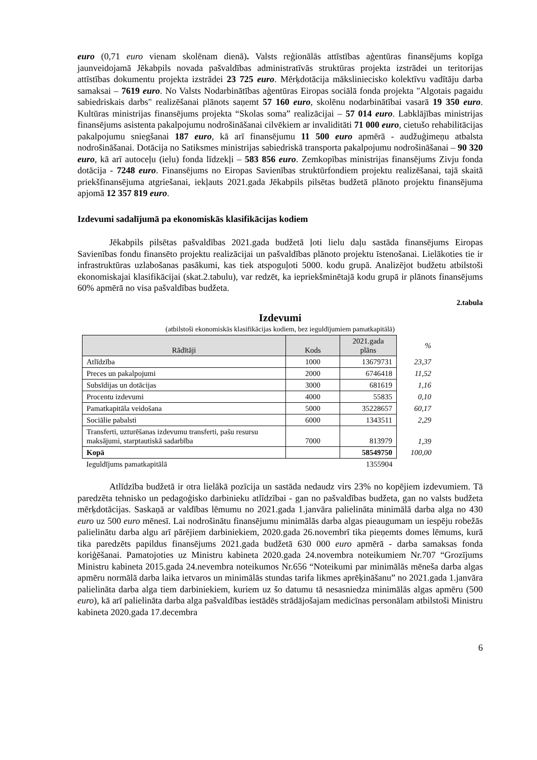euro (0,71 euro vienam skolēnam dienā). Valsts reģionālās attīstības aģentūras finansējums kopīga jaunveidojamā Jēkabpils novada pašvaldības administratīvās struktūras projekta izstrādei un teritorijas attīstības dokumentu projekta izstrādei 23 725 euro. Mērķdotācija mākslinieciskо kolektīvu vadītāju darba samaksai – 7619 euro. No Valsts Nodarbinātības aģentūras Eiropas sociālā fonda projekta "Algotais pagaidu sabiedriskais darbs" realizēšanai plānots saņemt 57 160 euro, skolēnu nodarbinātībai vasarā 19 350 euro. Kultūras ministrijas finansējums projekta “Skolas soma” realizācijai – 57 014 euro. Labklājības ministrijas finansējums asistenta pakalpojumu nodrošināšanai cilvēkiem ar invaliditāti 71 000 euro, cietušo rehabilitācijas pakalpojumu sniegšanai 187 euro, kā arī finansējumu 11 500 euro apmērā - audžuģimeņu atbalsta nodrošināšanai. Dotācija no Satiksmes ministrijas sabiedriskā transporta pakalpojumu nodrošināšanai – 90 320 euro, kā arī autoceļu (ielu) fonda līdzekļi – 583 856 euro. Zemkopības ministrijas finansējums Zivju fonda dotācija - 7248 euro. Finansējums no Eiropas Savienības struktūrfondiem projektu realizēšanai, tajā skaitā priekšfinansējuma atgriešanai, iekļauts 2021.gada Jēkabpils pilsētas budžetā plānoto projektu finansējuma apjomā 12 357 819 euro.
Izdevumi sadalījumā pa ekonomiskās klasifikācijas kodiem
Jēkabpils pilsētas pašvaldības 2021.gada budžetā ļoti lielu daļu sastāda finansējums Eiropas Savienības fondu finansēto projektu realizācijai un pašvaldības plānoto projektu īstenošanai. Lielākoties tie ir infrastruktūras uzlabošanas pasākumi, kas tiek atspoguļoti 5000. kodu grupā. Analizējot budžetu atbilstoši ekonomiskajai klasifikācijai (skat.2.tabulu), var redzēt, ka iepriekšminētajā kodu grupā ir plānots finansējums 60% apmērā no visa pašvaldības budžeta.
2.tabula
Izdevumi
(atbilstoši ekonomiskās klasifikācijas kodiem, bez ieguldījumiem pamatkapitālā)
| Rādītāji | Kods | 2021.gada plāns | % |
| Atlīdzība | 1000 | 13679731 | 23,37 |
| Preces un pakalpojumi | 2000 | 6746418 | 11,52 |
| Subsīdijas un dotācijas | 3000 | 681619 | 1,16 |
| Procentu izdevumi | 4000 | 55835 | 0,10 |
| Pamatkapitāla veidošana | 5000 | 35228657 | 60,17 |
| Sociālie pabalsti | 6000 | 1343511 | 2,29 |
| Transferti, uzturēšanas izdevumu transferti, pašu resursu maksājumi, starptautiskā sadarbība | 7000 | 813979 | 1,39 |
| Kopā | | 58549750 | 100,00 |
| Ieguldījums pamatkapitālā | | 1355904 | |
Atlīdzība budžetā ir otra lielākā pozīcija un sastāda nedaudz virs 23% no kopējiem izdevumiem. Tā paredzēta tehnisko un pedagoģisko darbinieku atlīdzībai - gan no pašvaldības budžeta, gan no valsts budžeta mērķdotācijas. Saskaņā ar valdības lēmumu no 2021.gada 1.janvāra palielināta minimālā darba alga no 430 euro uz 500 euro mēnesī. Lai nodrošinātu finansējumu minimālās darba algas pieaugumam un iespēju robežās palielinātu darba algu arī pārējiem darbiniekiem, 2020.gada 26.novembrī tika pieņemts domes lēmums, kurā tika paredzēts papildus finansējums 2021.gada budžetā 630 000 euro apmērā - darba samaksas fonda koriģēšanai. Pamatojoties uz Ministru kabineta 2020.gada 24.novembra noteikumiem Nr.707 “Grozījums Ministru kabineta 2015.gada 24.nevembra noteikumos Nr.656 “Noteikumi par minimālās mēneša darba algas apmēru normālā darba laika ietvaros un minimālās stundas tarifa likmes aprēķināšanu” no 2021.gada 1.janvāra palielināta darba alga tiem darbiniekiem, kuriem uz šo datumu tā nesasniedza minimālās algas apmēru (500 euro), kā arī palielināta darba alga pašvaldības iestādēs strādājošajam medicīnas personālam atbilstoši Ministru kabineta 2020.gada 17.decembra
6